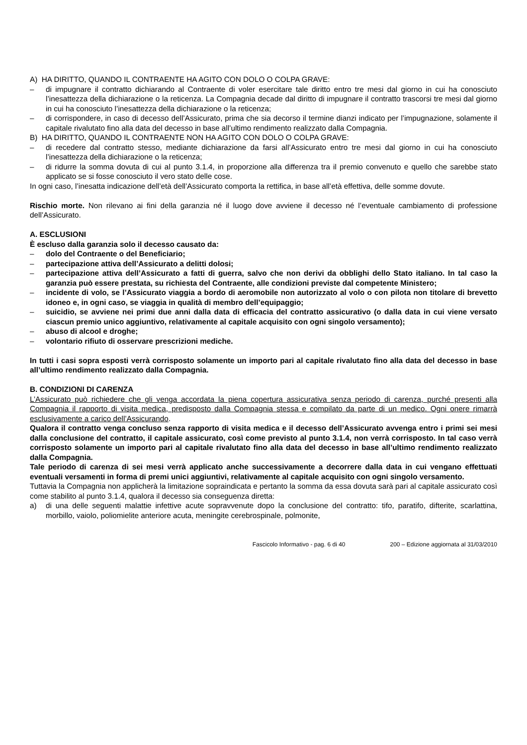A) HA DIRITTO, QUANDO IL CONTRAENTE HA AGITO CON DOLO O COLPA GRAVE:
– di impugnare il contratto dichiarando al Contraente di voler esercitare tale diritto entro tre mesi dal giorno in cui ha conosciuto l’inesattezza della dichiarazione o la reticenza. La Compagnia decade dal diritto di impugnare il contratto trascorsi tre mesi dal giorno in cui ha conosciuto l’inesattezza della dichiarazione o la reticenza;
– di corrispondere, in caso di decesso dell’Assicurato, prima che sia decorso il termine dianzi indicato per l’impugnazione, solamente il capitale rivalutato fino alla data del decesso in base all’ultimo rendimento realizzato dalla Compagnia.
B) HA DIRITTO, QUANDO IL CONTRAENTE NON HA AGITO CON DOLO O COLPA GRAVE:
– di recedere dal contratto stesso, mediante dichiarazione da farsi all’Assicurato entro tre mesi dal giorno in cui ha conosciuto l’inesattezza della dichiarazione o la reticenza;
– di ridurre la somma dovuta di cui al punto 3.1.4, in proporzione alla differenza tra il premio convenuto e quello che sarebbe stato applicato se si fosse conosciuto il vero stato delle cose.
In ogni caso, l’inesatta indicazione dell’età dell’Assicurato comporta la rettifica, in base all’età effettiva, delle somme dovute.
Rischio morte. Non rilevano ai fini della garanzia né il luogo dove avviene il decesso né l’eventuale cambiamento di professione dell’Assicurato.
A. ESCLUSIONI
È escluso dalla garanzia solo il decesso causato da:
– dolo del Contraente o del Beneficiario;
– partecipazione attiva dell’Assicurato a delitti dolosi;
– partecipazione attiva dell’Assicurato a fatti di guerra, salvo che non derivi da obblighi dello Stato italiano. In tal caso la garanzia può essere prestata, su richiesta del Contraente, alle condizioni previste dal competente Ministero;
– incidente di volo, se l’Assicurato viaggia a bordo di aeromobile non autorizzato al volo o con pilota non titolare di brevetto idoneo e, in ogni caso, se viaggia in qualità di membro dell’equipaggio;
– suicidio, se avviene nei primi due anni dalla data di efficacia del contratto assicurativo (o dalla data in cui viene versato ciascun premio unico aggiuntivo, relativamente al capitale acquisito con ogni singolo versamento);
– abuso di alcool e droghe;
– volontario rifiuto di osservare prescrizioni mediche.
In tutti i casi sopra esposti verrà corrisposto solamente un importo pari al capitale rivalutato fino alla data del decesso in base all’ultimo rendimento realizzato dalla Compagnia.
B. CONDIZIONI DI CARENZA
L’Assicurato può richiedere che gli venga accordata la piena copertura assicurativa senza periodo di carenza, purché presenti alla Compagnia il rapporto di visita medica, predisposto dalla Compagnia stessa e compilato da parte di un medico. Ogni onere rimarrà esclusivamente a carico dell’Assicurando.
Qualora il contratto venga concluso senza rapporto di visita medica e il decesso dell’Assicurato avvenga entro i primi sei mesi dalla conclusione del contratto, il capitale assicurato, così come previsto al punto 3.1.4, non verrà corrisposto. In tal caso verrà corrisposto solamente un importo pari al capitale rivalutato fino alla data del decesso in base all’ultimo rendimento realizzato dalla Compagnia.
Tale periodo di carenza di sei mesi verrà applicato anche successivamente a decorrere dalla data in cui vengano effettuati eventuali versamenti in forma di premi unici aggiuntivi, relativamente al capitale acquisito con ogni singolo versamento.
Tuttavia la Compagnia non applicherà la limitazione sopraindicata e pertanto la somma da essa dovuta sarà pari al capitale assicurato così come stabilito al punto 3.1.4, qualora il decesso sia conseguenza diretta:
a) di una delle seguenti malattie infettive acute sopravvenute dopo la conclusione del contratto: tifo, paratifo, difterite, scarlattina, morbillo, vaiolo, poliomielite anteriore acuta, meningite cerebrospinale, polmonite,
Fascicolo Informativo - pag. 6 di 40 200 – Edizione aggiornata al 31/03/2010